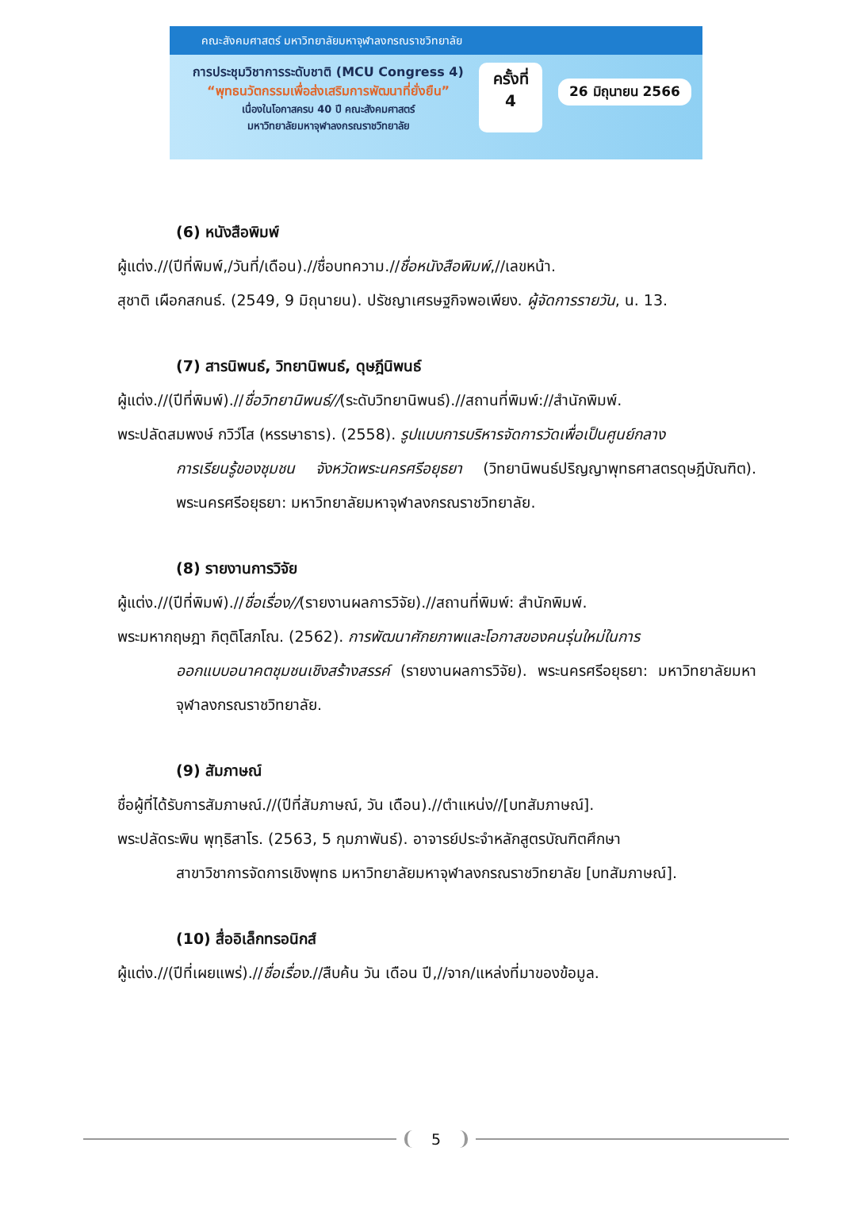คณะสังคมศาสตร์ มหาวิทยาลัยมหาจุฬาลงกรณราชวิทยาลัย
การประชุมวิชาการระดับชาติ (MCU Congress 4)
“พุทธนวัตกรรมเพื่อส่งเสริมการพัฒนาที่ยั่งยืน”
เนื่องในโอกาสครบ 40 ปี คณะสังคมศาสตร์
มหาวิทยาลัยมหาจุฬาลงกรณราชวิทยาลัย
ครั้งที่
4
26 มิถุนายน 2566
(6) หนังสือพิมพ์
ผู้แต่ง.//(ปีที่พิมพ์,/วันที่/เดือน).//ชื่อบทความ.//ชื่อหนังสือพิมพ์,//เลขหน้า.
สุชาติ เผือกสกนธ์. (2549, 9 มิถุนายน). ปรัชญาเศรษฐกิจพอเพียง. ผู้จัดการรายวัน, น. 13.
(7) สารนิพนธ์, วิทยานิพนธ์, ดุษฎีนิพนธ์
ผู้แต่ง.//(ปีที่พิมพ์).//ชื่อวิทยานิพนธ์//(ระดับวิทยานิพนธ์).//สถานที่พิมพ์://สำนักพิมพ์.
พระปลัดสมพงษ์ กวิวํโส (หรรษาธาร). (2558). รูปแบบการบริหารจัดการวัดเพื่อเป็นศูนย์กลาง
การเรียนรู้ของชุมชน จังหวัดพระนครศรีอยุธยา (วิทยานิพนธ์ปริญญาพุทธศาสตรดุษฎีบัณฑิต). พระนครศรีอยุธยา: มหาวิทยาลัยมหาจุฬาลงกรณราชวิทยาลัย.
(8) รายงานการวิจัย
ผู้แต่ง.//(ปีที่พิมพ์).//ชื่อเรื่อง//(รายงานผลการวิจัย).//สถานที่พิมพ์: สำนักพิมพ์.
พระมหากฤษฎา กิตฺติโสภโณ. (2562). การพัฒนาศักยภาพและโอกาสของคนรุ่นใหม่ในการ
ออกแบบอนาคตชุมชนเชิงสร้างสรรค์ (รายงานผลการวิจัย). พระนครศรีอยุธยา: มหาวิทยาลัยมหาจุฬาลงกรณราชวิทยาลัย.
(9) สัมภาษณ์
ชื่อผู้ที่ได้รับการสัมภาษณ์.//(ปีที่สัมภาษณ์, วัน เดือน).//ตำแหน่ง//[บทสัมภาษณ์].
พระปลัดระพิน พุทฺธิสาโร. (2563, 5 กุมภาพันธ์). อาจารย์ประจำหลักสูตรบัณฑิตศึกษา
สาขาวิชาการจัดการเชิงพุทธ มหาวิทยาลัยมหาจุฬาลงกรณราชวิทยาลัย [บทสัมภาษณ์].
(10) สื่ออิเล็กทรอนิกส์
ผู้แต่ง.//(ปีที่เผยแพร่).//ชื่อเรื่อง.//สืบค้น วัน เดือน ปี,//จาก/แหล่งที่มาของข้อมูล.
5